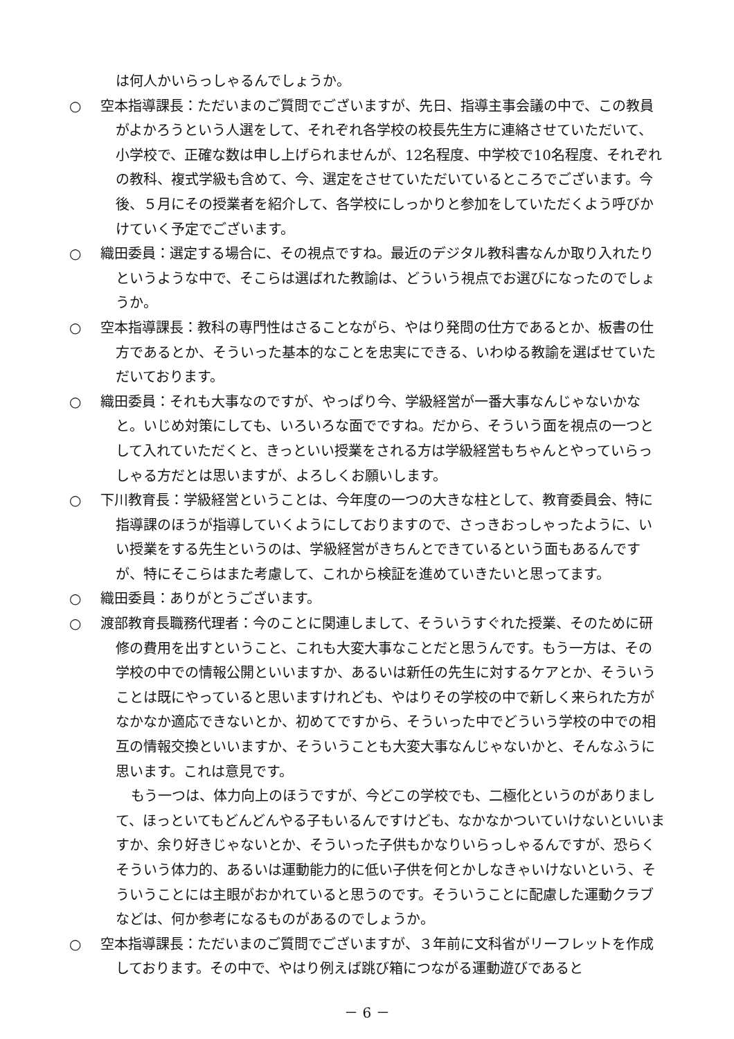は何人かいらっしゃるんでしょうか。
○ 空本指導課長：ただいまのご質問でございますが、先日、指導主事会議の中で、この教員がよかろうという人選をして、それぞれ各学校の校長先生方に連絡させていただいて、小学校で、正確な数は申し上げられませんが、12名程度、中学校で10名程度、それぞれの教科、複式学級も含めて、今、選定をさせていただいているところでございます。今後、５月にその授業者を紹介して、各学校にしっかりと参加をしていただくよう呼びかけていく予定でございます。
○ 織田委員：選定する場合に、その視点ですね。最近のデジタル教科書なんか取り入れたりというような中で、そこらは選ばれた教諭は、どういう視点でお選びになったのでしょうか。
○ 空本指導課長：教科の専門性はさることながら、やはり発問の仕方であるとか、板書の仕方であるとか、そういった基本的なことを忠実にできる、いわゆる教諭を選ばせていただいております。
○ 織田委員：それも大事なのですが、やっぱり今、学級経営が一番大事なんじゃないかなと。いじめ対策にしても、いろいろな面でですね。だから、そういう面を視点の一つとして入れていただくと、きっといい授業をされる方は学級経営もちゃんとやっていらっしゃる方だとは思いますが、よろしくお願いします。
○ 下川教育長：学級経営ということは、今年度の一つの大きな柱として、教育委員会、特に指導課のほうが指導していくようにしておりますので、さっきおっしゃったように、いい授業をする先生というのは、学級経営がきちんとできているという面もあるんですが、特にそこらはまた考慮して、これから検証を進めていきたいと思ってます。
○ 織田委員：ありがとうございます。
○ 渡部教育長職務代理者：今のことに関連しまして、そういうすぐれた授業、そのために研修の費用を出すということ、これも大変大事なことだと思うんです。もう一方は、その学校の中での情報公開といいますか、あるいは新任の先生に対するケアとか、そういうことは既にやっていると思いますけれども、やはりその学校の中で新しく来られた方がなかなか適応できないとか、初めてですから、そういった中でどういう学校の中での相互の情報交換といいますか、そういうことも大変大事なんじゃないかと、そんなふうに思います。これは意見です。
もう一つは、体力向上のほうですが、今どこの学校でも、二極化というのがありまして、ほっといてもどんどんやる子もいるんですけども、なかなかついていけないといいますか、余り好きじゃないとか、そういった子供もかなりいらっしゃるんですが、恐らくそういう体力的、あるいは運動能力的に低い子供を何とかしなきゃいけないという、そういうことには主眼がおかれていると思うのです。そういうことに配慮した運動クラブなどは、何か参考になるものがあるのでしょうか。
○ 空本指導課長：ただいまのご質問でございますが、３年前に文科省がリーフレットを作成しております。その中で、やはり例えば跳び箱につながる運動遊びであると
－ 6 －